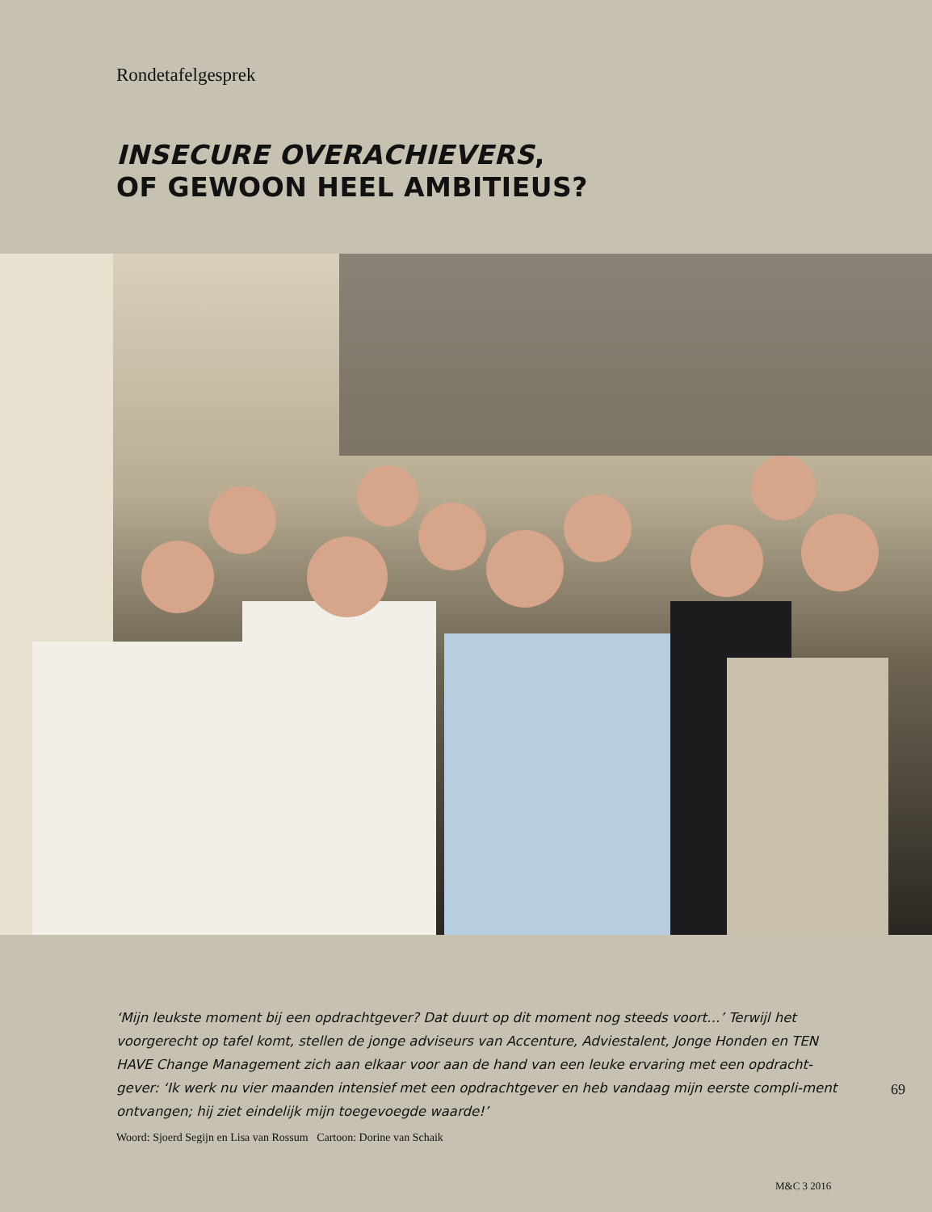Rondetafelgesprek
INSECURE OVERACHIEVERS,
OF GEWOON HEEL AMBITIEUS?
‘Mijn leukste moment bij een opdrachtgever? Dat duurt op dit moment nog steeds voort…’ Terwijl het voorgerecht op tafel komt, stellen de jonge adviseurs van Accenture, Adviestalent, Jonge Honden en TEN HAVE Change Management zich aan elkaar voor aan de hand van een leuke ervaring met een opdracht-gever: ‘Ik werk nu vier maanden intensief met een opdrachtgever en heb vandaag mijn eerste compli-ment ontvangen; hij ziet eindelijk mijn toegevoegde waarde!’
69
Woord: Sjoerd Segijn en Lisa van Rossum Cartoon: Dorine van Schaik
M&C 3 2016